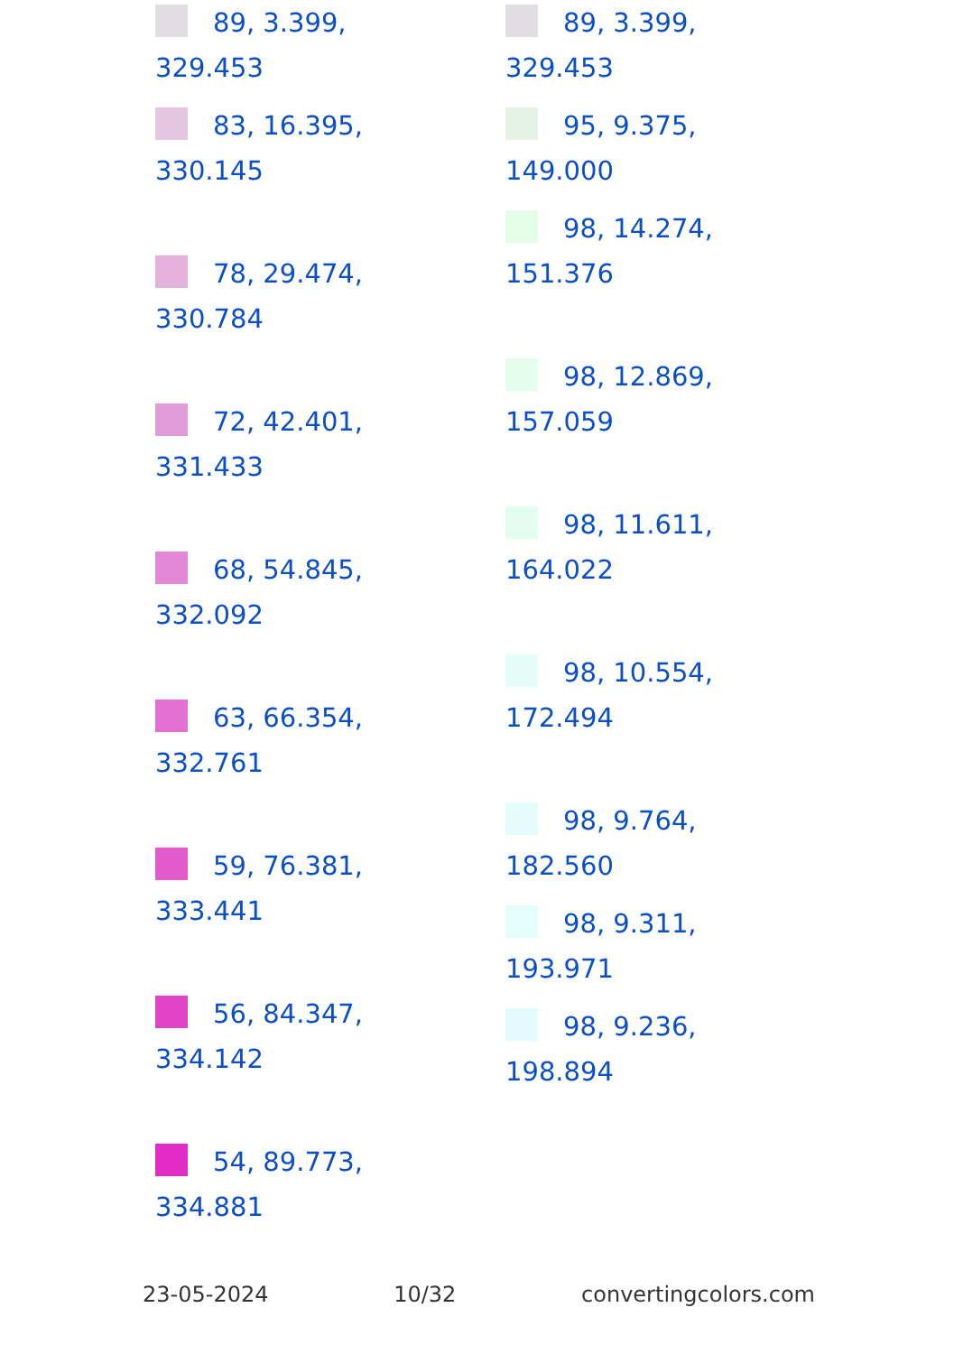89, 3.399, 329.453
83, 16.395, 330.145
78, 29.474, 330.784
72, 42.401, 331.433
68, 54.845, 332.092
63, 66.354, 332.761
59, 76.381, 333.441
56, 84.347, 334.142
54, 89.773, 334.881
89, 3.399, 329.453
95, 9.375, 149.000
98, 14.274, 151.376
98, 12.869, 157.059
98, 11.611, 164.022
98, 10.554, 172.494
98, 9.764, 182.560
98, 9.311, 193.971
98, 9.236, 198.894
23-05-2024 10/32 convertingcolors.com